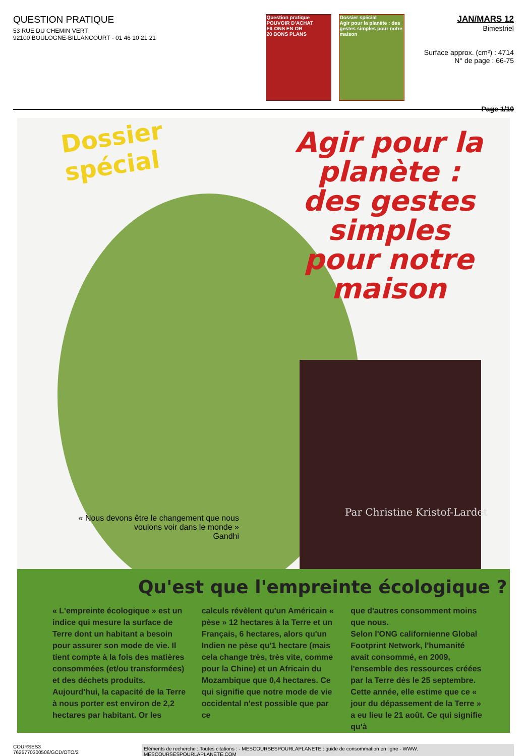QUESTION PRATIQUE
53 RUE DU CHEMIN VERT
92100 BOULOGNE-BILLANCOURT - 01 46 10 21 21
Question pratique
POUVOIR D'ACHAT
FILONS EN OR
20 BONS PLANS
Dossier spécial
Agir pour la planète : des gestes simples pour notre maison
JAN/MARS 12
Bimestriel
Surface approx. (cm²) : 4714
N° de page : 66-75
Page 1/10
Dossier
spécial
Agir pour la planète : des gestes simples pour notre maison
Par Christine Kristof-Lardet
« Nous devons être le changement que nous voulons voir dans le monde »
Gandhi
Qu'est que l'empreinte écologique ?
« L'empreinte écologique » est un indice qui mesure la surface de Terre dont un habitant a besoin pour assurer son mode de vie. Il tient compte à la fois des matières consommées (et/ou transformées) et des déchets produits. Aujourd'hui, la capacité de la Terre à nous porter est environ de 2,2 hectares par habitant. Or les
calculs révèlent qu'un Américain « pèse » 12 hectares à la Terre et un Français, 6 hectares, alors qu'un Indien ne pèse qu'1 hectare (mais cela change très, très vite, comme pour la Chine) et un Africain du Mozambique que 0,4 hectares. Ce qui signifie que notre mode de vie occidental n'est possible que par ce
que d'autres consomment moins que nous.
Selon l'ONG californienne Global Footprint Network, l'humanité avait consommé, en 2009, l'ensemble des ressources créées par la Terre dès le 25 septembre. Cette année, elle estime que ce « jour du dépassement de la Terre » a eu lieu le 21 août. Ce qui signifie qu'à
COURSES3
7625770300506/GCD/OTO/2
Eléments de recherche : Toutes citations : - MESCOURSESPOURLAPLANETE : guide de consommation en ligne - WWW. MESCOURSESPOURLAPLANETE.COM